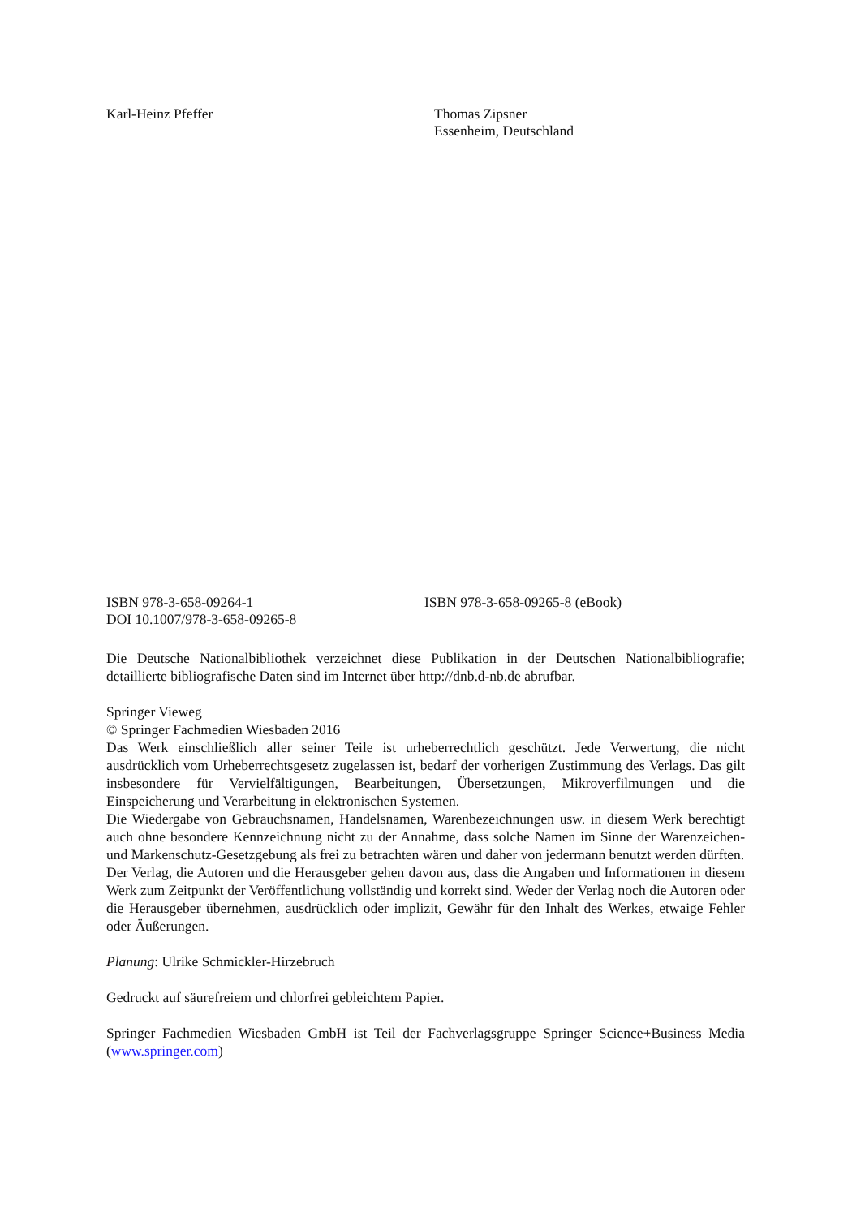Karl-Heinz Pfeffer Thomas Zipsner
Essenheim, Deutschland
ISBN 978-3-658-09264-1
DOI 10.1007/978-3-658-09265-8
ISBN 978-3-658-09265-8 (eBook)
Die Deutsche Nationalbibliothek verzeichnet diese Publikation in der Deutschen Nationalbibliografie; detaillierte bibliografische Daten sind im Internet über http://dnb.d-nb.de abrufbar.
Springer Vieweg
© Springer Fachmedien Wiesbaden 2016
Das Werk einschließlich aller seiner Teile ist urheberrechtlich geschützt. Jede Verwertung, die nicht ausdrücklich vom Urheberrechtsgesetz zugelassen ist, bedarf der vorherigen Zustimmung des Verlags. Das gilt insbesondere für Vervielfältigungen, Bearbeitungen, Übersetzungen, Mikroverfilmungen und die Einspeicherung und Verarbeitung in elektronischen Systemen.
Die Wiedergabe von Gebrauchsnamen, Handelsnamen, Warenbezeichnungen usw. in diesem Werk berechtigt auch ohne besondere Kennzeichnung nicht zu der Annahme, dass solche Namen im Sinne der Warenzeichen- und Markenschutz-Gesetzgebung als frei zu betrachten wären und daher von jedermann benutzt werden dürften.
Der Verlag, die Autoren und die Herausgeber gehen davon aus, dass die Angaben und Informationen in diesem Werk zum Zeitpunkt der Veröffentlichung vollständig und korrekt sind. Weder der Verlag noch die Autoren oder die Herausgeber übernehmen, ausdrücklich oder implizit, Gewähr für den Inhalt des Werkes, etwaige Fehler oder Äußerungen.
Planung: Ulrike Schmickler-Hirzebruch
Gedruckt auf säurefreiem und chlorfrei gebleichtem Papier.
Springer Fachmedien Wiesbaden GmbH ist Teil der Fachverlagsgruppe Springer Science+Business Media (www.springer.com)